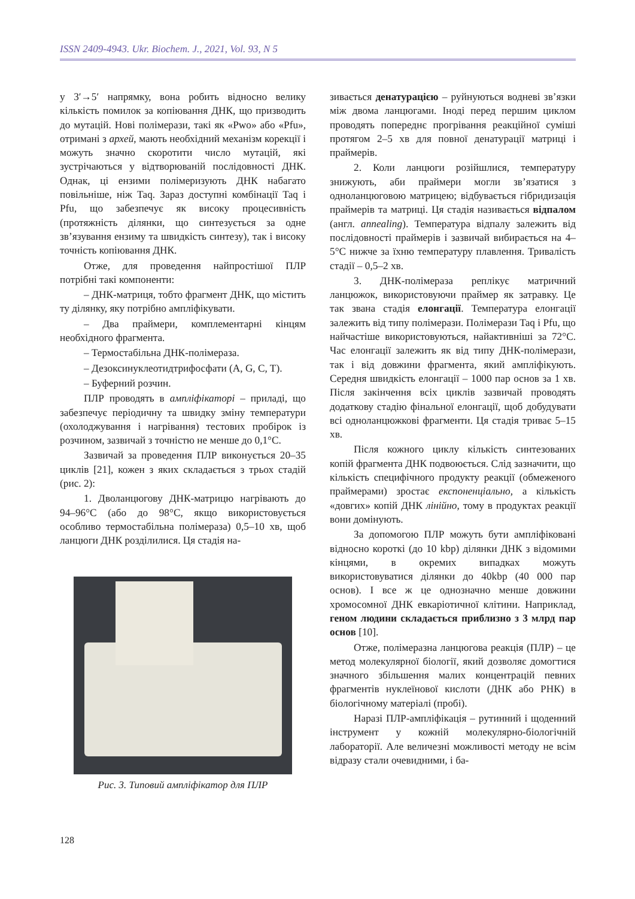ISSN 2409-4943. Ukr. Biochem. J., 2021, Vol. 93, N 5
у 3′→5′ напрямку, вона робить відносно велику кількість помилок за копіювання ДНК, що призводить до мутацій. Нові полімерази, такі як «Pwo» або «Pfu», отримані з архей, мають необхідний механізм корекції і можуть значно скоротити число мутацій, які зустрічаються у відтворюваній послідовності ДНК. Однак, ці ензими полімеризують ДНК набагато повільніше, ніж Taq. Зараз доступні комбінації Taq і Pfu, що забезпечує як високу процесивність (протяжність ділянки, що синтезується за одне зв’язування ензиму та швидкість синтезу), так і високу точність копіювання ДНК.
Отже, для проведення найпростішої ПЛР потрібні такі компоненти:
– ДНК-матриця, тобто фрагмент ДНК, що містить ту ділянку, яку потрібно ампліфікувати.
– Два праймери, комплементарні кінцям необхідного фрагмента.
– Термостабільна ДНК-полімераза.
– Дезоксинуклеотидтрифосфати (A, G, C, T).
– Буферний розчин.
ПЛР проводять в ампліфікаторі – приладі, що забезпечує періодичну та швидку зміну температури (охолоджування і нагрівання) тестових пробірок із розчином, зазвичай з точністю не менше до 0,1°С.
Зазвичай за проведення ПЛР виконується 20–35 циклів [21], кожен з яких складається з трьох стадій (рис. 2):
1. Дволанцюгову ДНК-матрицю нагрівають до 94–96°C (або до 98°C, якщо використовується особливо термостабільна полімераза) 0,5–10 хв, щоб ланцюги ДНК розділилися. Ця стадія на-
Рис. 3. Типовий ампліфікатор для ПЛР
зивається денатурацією – руйнуються водневі зв’язки між двома ланцюгами. Іноді перед першим циклом проводять попереднє прогрівання реакційної суміші протягом 2–5 хв для повної денатурації матриці і праймерів.
2. Коли ланцюги розійшлися, температуру знижують, аби праймери могли зв’язатися з одноланцюговою матрицею; відбувається гібридизація праймерів та матриці. Ця стадія називається відпалом (англ. annealing). Температура відпалу залежить від послідовності праймерів і зазвичай вибирається на 4–5°С нижче за їхню температуру плавлення. Тривалість стадії – 0,5–2 хв.
3. ДНК-полімераза реплікує матричний ланцюжок, використовуючи праймер як затравку. Це так звана стадія елонгації. Температура елонгації залежить від типу полімерази. Полімерази Taq і Pfu, що найчастіше використовуються, найактивніші за 72°С. Час елонгації залежить як від типу ДНК-полімерази, так і від довжини фрагмента, який ампліфікують. Середня швидкість елонгації – 1000 пар основ за 1 хв. Після закінчення всіх циклів зазвичай проводять додаткову стадію фінальної елонгації, щоб добудувати всі одноланцюжкові фрагменти. Ця стадія триває 5–15 хв.
Після кожного циклу кількість синтезованих копій фрагмента ДНК подвоюється. Слід зазначити, що кількість специфічного продукту реакції (обмеженого праймерами) зростає експоненціально, а кількість «довгих» копій ДНК лінійно, тому в продуктах реакції вони домінують.
За допомогою ПЛР можуть бути ампліфіковані відносно короткі (до 10 kbp) ділянки ДНК з відомими кінцями, в окремих випадках можуть використовуватися ділянки до 40kbp (40 000 пар основ). І все ж це однозначно менше довжини хромосомної ДНК евкаріотичної клітини. Наприклад, геном людини складається приблизно з 3 млрд пар основ [10].
Отже, полімеразна ланцюгова реакція (ПЛР) – це метод молекулярної біології, який дозволяє домогтися значного збільшення малих концентрацій певних фрагментів нуклеїнової кислоти (ДНК або РНК) в біологічному матеріалі (пробі).
Наразі ПЛР-ампліфікація – рутинний і щоденний інструмент у кожній молекулярно-біологічній лабораторії. Але величезні можливості методу не всім відразу стали очевидними, і ба-
128